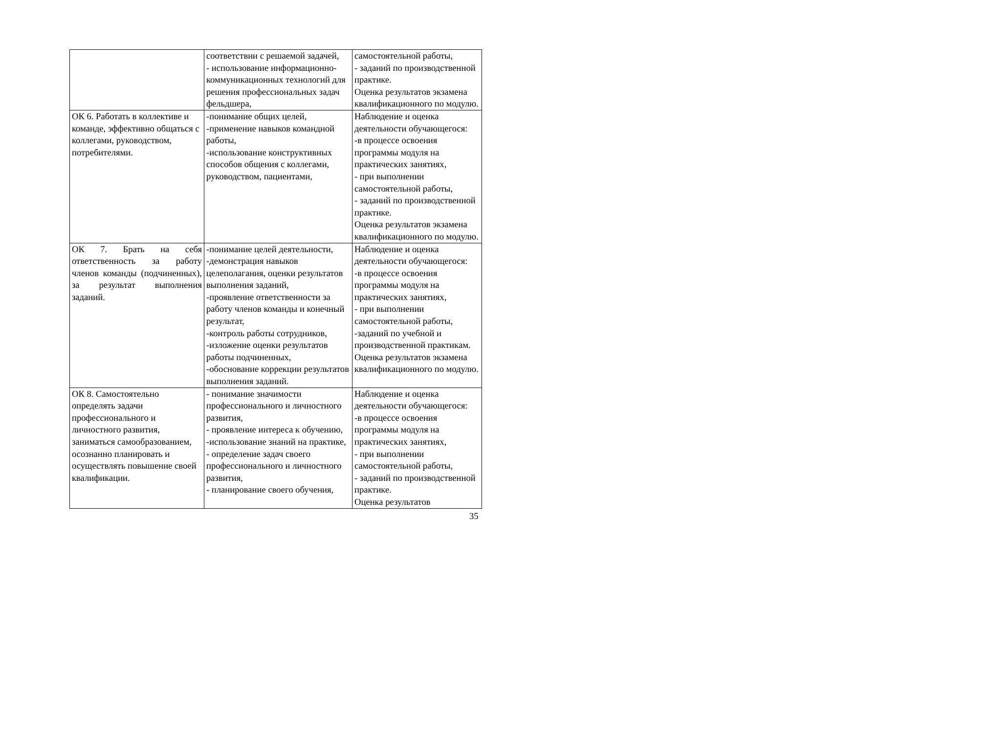| | соответствии с решаемой задачей, - использование информационно-коммуникационных технологий для решения профессиональных задач фельдшера, | самостоятельной работы, - заданий по производственной практике. Оценка результатов экзамена квалификационного по модулю. |
| ОК 6. Работать в коллективе и команде, эффективно общаться с коллегами, руководством, потребителями. | -понимание общих целей, -применение навыков командной работы, -использование конструктивных способов общения с коллегами, руководством, пациентами, | Наблюдение и оценка деятельности обучающегося: -в процессе освоения программы модуля на практических занятиях, - при выполнении самостоятельной работы, - заданий по производственной практике. Оценка результатов экзамена квалификационного по модулю. |
| ОК 7. Брать на себя ответственность за работу членов команды (подчиненных), за результат выполнения заданий. | -понимание целей деятельности, -демонстрация навыков целеполагания, оценки результатов выполнения заданий, -проявление ответственности за работу членов команды и конечный результат, -контроль работы сотрудников, -изложение оценки результатов работы подчиненных, -обоснование коррекции результатов выполнения заданий. | Наблюдение и оценка деятельности обучающегося: -в процессе освоения программы модуля на практических занятиях, - при выполнении самостоятельной работы, -заданий по учебной и производственной практикам. Оценка результатов экзамена квалификационного по модулю. |
| ОК 8. Самостоятельно определять задачи профессионального и личностного развития, заниматься самообразованием, осознанно планировать и осуществлять повышение своей квалификации. | - понимание значимости профессионального и личностного развития, - проявление интереса к обучению, -использование знаний на практике, - определение задач своего профессионального и личностного развития, - планирование своего обучения, | Наблюдение и оценка деятельности обучающегося: -в процессе освоения программы модуля на практических занятиях, - при выполнении самостоятельной работы, - заданий по производственной практике. Оценка результатов |
35